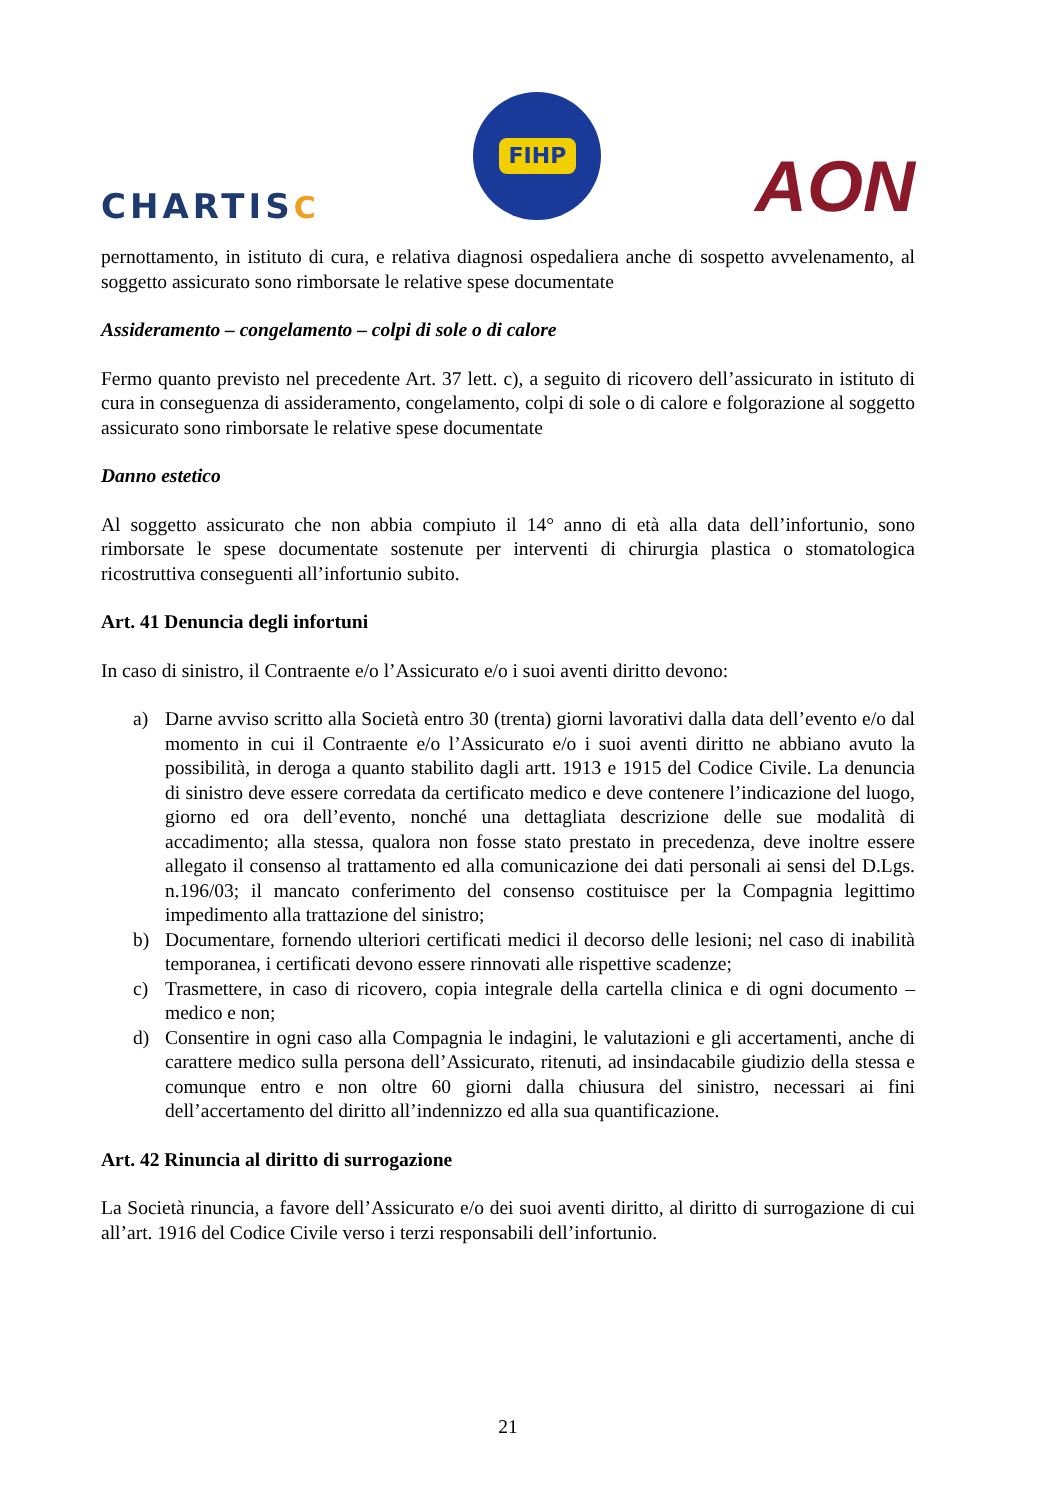CHARTISC
FIHP
AON
pernottamento, in istituto di cura, e relativa diagnosi ospedaliera anche di sospetto avvelenamento, al soggetto assicurato sono rimborsate le relative spese documentate
Assideramento – congelamento – colpi di sole o di calore
Fermo quanto previsto nel precedente Art. 37 lett. c), a seguito di ricovero dell’assicurato in istituto di cura in conseguenza di assideramento, congelamento, colpi di sole o di calore e folgorazione al soggetto assicurato sono rimborsate le relative spese documentate
Danno estetico
Al soggetto assicurato che non abbia compiuto il 14° anno di età alla data dell’infortunio, sono rimborsate le spese documentate sostenute per interventi di chirurgia plastica o stomatologica ricostruttiva conseguenti all’infortunio subito.
Art. 41 Denuncia degli infortuni
In caso di sinistro, il Contraente e/o l’Assicurato e/o i suoi aventi diritto devono:
a) Darne avviso scritto alla Società entro 30 (trenta) giorni lavorativi dalla data dell’evento e/o dal momento in cui il Contraente e/o l’Assicurato e/o i suoi aventi diritto ne abbiano avuto la possibilità, in deroga a quanto stabilito dagli artt. 1913 e 1915 del Codice Civile. La denuncia di sinistro deve essere corredata da certificato medico e deve contenere l’indicazione del luogo, giorno ed ora dell’evento, nonché una dettagliata descrizione delle sue modalità di accadimento; alla stessa, qualora non fosse stato prestato in precedenza, deve inoltre essere allegato il consenso al trattamento ed alla comunicazione dei dati personali ai sensi del D.Lgs. n.196/03; il mancato conferimento del consenso costituisce per la Compagnia legittimo impedimento alla trattazione del sinistro;
b) Documentare, fornendo ulteriori certificati medici il decorso delle lesioni; nel caso di inabilità temporanea, i certificati devono essere rinnovati alle rispettive scadenze;
c) Trasmettere, in caso di ricovero, copia integrale della cartella clinica e di ogni documento – medico e non;
d) Consentire in ogni caso alla Compagnia le indagini, le valutazioni e gli accertamenti, anche di carattere medico sulla persona dell’Assicurato, ritenuti, ad insindacabile giudizio della stessa e comunque entro e non oltre 60 giorni dalla chiusura del sinistro, necessari ai fini dell’accertamento del diritto all’indennizzo ed alla sua quantificazione.
Art. 42 Rinuncia al diritto di surrogazione
La Società rinuncia, a favore dell’Assicurato e/o dei suoi aventi diritto, al diritto di surrogazione di cui all’art. 1916 del Codice Civile verso i terzi responsabili dell’infortunio.
21